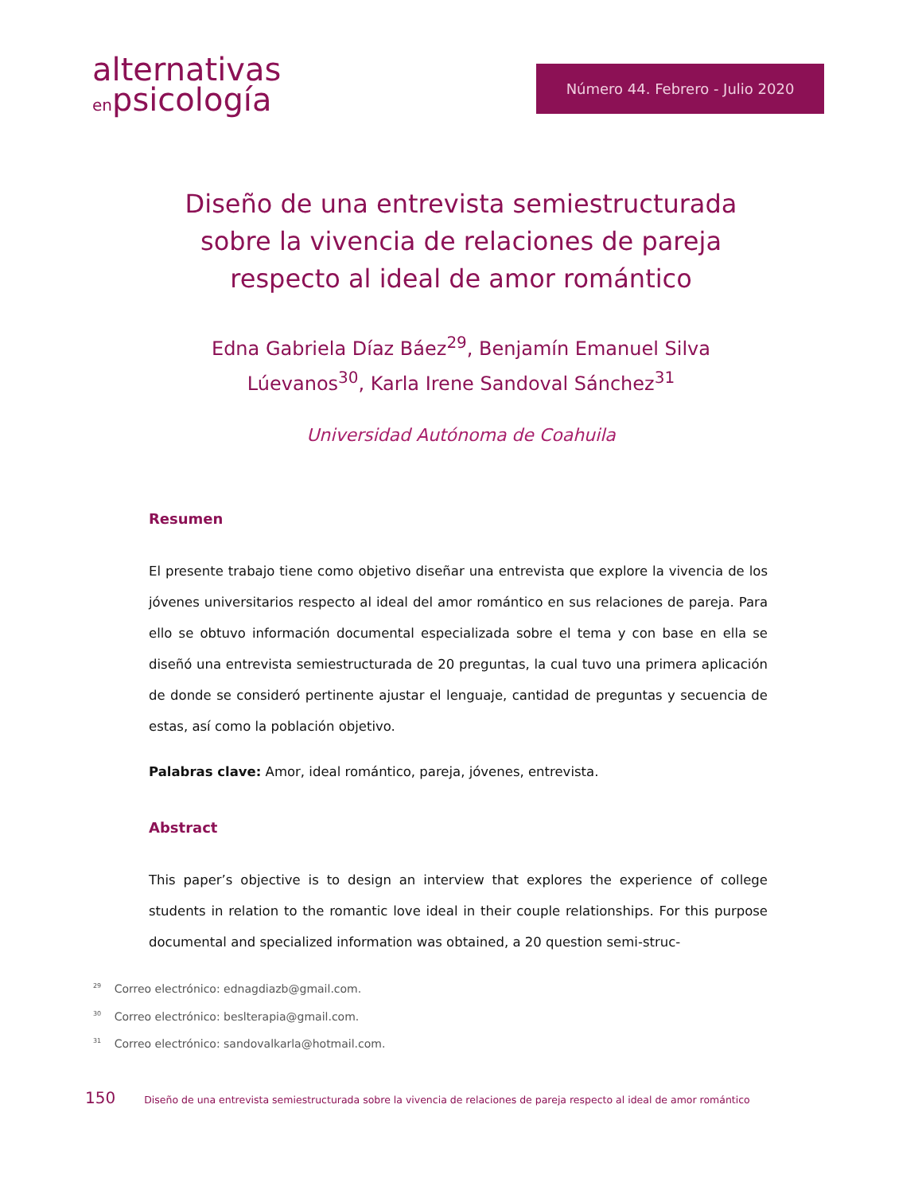alternativas
enpsicología
Número 44. Febrero - Julio 2020
Diseño de una entrevista semiestructurada sobre la vivencia de relaciones de pareja respecto al ideal de amor romántico
Edna Gabriela Díaz Báez<sup>29</sup>, Benjamín Emanuel Silva Lúevanos<sup>30</sup>, Karla Irene Sandoval Sánchez<sup>31</sup>
Universidad Autónoma de Coahuila
Resumen
El presente trabajo tiene como objetivo diseñar una entrevista que explore la vivencia de los jóvenes universitarios respecto al ideal del amor romántico en sus relaciones de pareja. Para ello se obtuvo información documental especializada sobre el tema y con base en ella se diseñó una entrevista semiestructurada de 20 preguntas, la cual tuvo una primera aplicación de donde se consideró pertinente ajustar el lenguaje, cantidad de preguntas y secuencia de estas, así como la población objetivo.
Palabras clave: Amor, ideal romántico, pareja, jóvenes, entrevista.
Abstract
This paper’s objective is to design an interview that explores the experience of college students in relation to the romantic love ideal in their couple relationships. For this purpose documental and specialized information was obtained, a 20 question semi-struc-
<sup>29</sup> Correo electrónico: ednagdiazb@gmail.com.
<sup>30</sup> Correo electrónico: beslterapia@gmail.com.
<sup>31</sup> Correo electrónico: sandovalkarla@hotmail.com.
150 Diseño de una entrevista semiestructurada sobre la vivencia de relaciones de pareja respecto al ideal de amor romántico